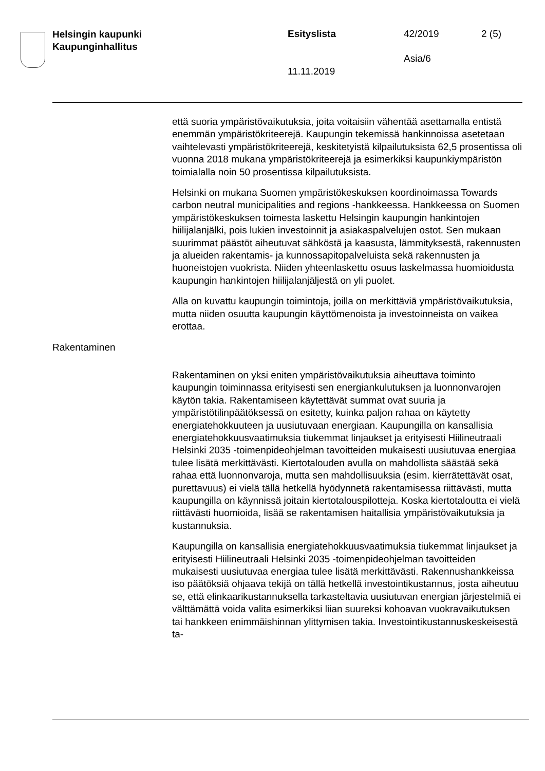Helsingin kaupunki
Kaupunginhallitus
Esityslista 42/2019 2 (5)
Asia/6
11.11.2019
että suoria ympäristövaikutuksia, joita voitaisiin vähentää asettamalla entistä enemmän ympäristökriteerejä. Kaupungin tekemissä hankin­noissa asetetaan vaihtelevasti ympäristökriteerejä, keskitetyistä kilpai­lutuksista 62,5 prosentissa oli vuonna 2018 mukana ympäristökriteere­jä ja esimerkiksi kaupunkiympäristön toimialalla noin 50 prosentissa kilpailutuksista.
Helsinki on mukana Suomen ympäristökeskuksen koordinoimassa Towards carbon neutral municipalities and regions -hankkeessa. Hank­keessa on Suomen ympäristökeskuksen toimesta laskettu Helsingin kaupungin hankintojen hiilijalanjälki, pois lukien investoinnit ja asiakas­palvelujen ostot. Sen mukaan suurimmat päästöt aiheutuvat sähköstä ja kaasusta, lämmityksestä, rakennusten ja alueiden rakentamis- ja kunnossapitopalveluista sekä rakennusten ja huoneistojen vuokrista. Niiden yhteenlaskettu osuus laskelmassa huomioidusta kaupungin hankintojen hiilijalanjäljestä on yli puolet.
Alla on kuvattu kaupungin toimintoja, joilla on merkittäviä ympäristövai­kutuksia, mutta niiden osuutta kaupungin käyttömenoista ja investoin­neista on vaikea erottaa.
Rakentaminen
Rakentaminen on yksi eniten ympäristövaikutuksia aiheuttava toiminto kaupungin toiminnassa erityisesti sen energiankulutuksen ja luonnon­varojen käytön takia. Rakentamiseen käytettävät summat ovat suuria ja ympäristötilinpäätöksessä on esitetty, kuinka paljon rahaa on käytetty energiatehokkuuteen ja uusiutuvaan energiaan. Kaupungilla on kansal­lisia energiatehokkuusvaatimuksia tiukemmat linjaukset ja erityisesti Hiilineutraali Helsinki 2035 -toimenpideohjelman tavoitteiden mukaises­ti uusiutuvaa energiaa tulee lisätä merkittävästi. Kiertotalouden avulla on mahdollista säästää sekä rahaa että luonnonvaroja, mutta sen mahdollisuuksia (esim. kierrätettävät osat, purettavuus) ei vielä tällä hetkellä hyödynnetä rakentamisessa riittävästi, mutta kaupungilla on käynnissä joitain kiertotalouspilotteja. Koska kiertotaloutta ei vielä riittä­västi huomioida, lisää se rakentamisen haitallisia ympäristövaikutuksia ja kustannuksia.
Kaupungilla on kansallisia energiatehokkuusvaatimuksia tiukemmat lin­jaukset ja erityisesti Hiilineutraali Helsinki 2035 -toimenpideohjelman tavoitteiden mukaisesti uusiutuvaa energiaa tulee lisätä merkittävästi. Rakennushankkeissa iso päätöksiä ohjaava tekijä on tällä hetkellä in­vestointikustannus, josta aiheutuu se, että elinkaarikustannuksella tar­kasteltavia uusiutuvan energian järjestelmiä ei välttämättä voida valita esimerkiksi liian suureksi kohoavan vuokravaikutuksen tai hankkeen enimmäishinnan ylittymisen takia. Investointikustannuskeskeisestä ta-